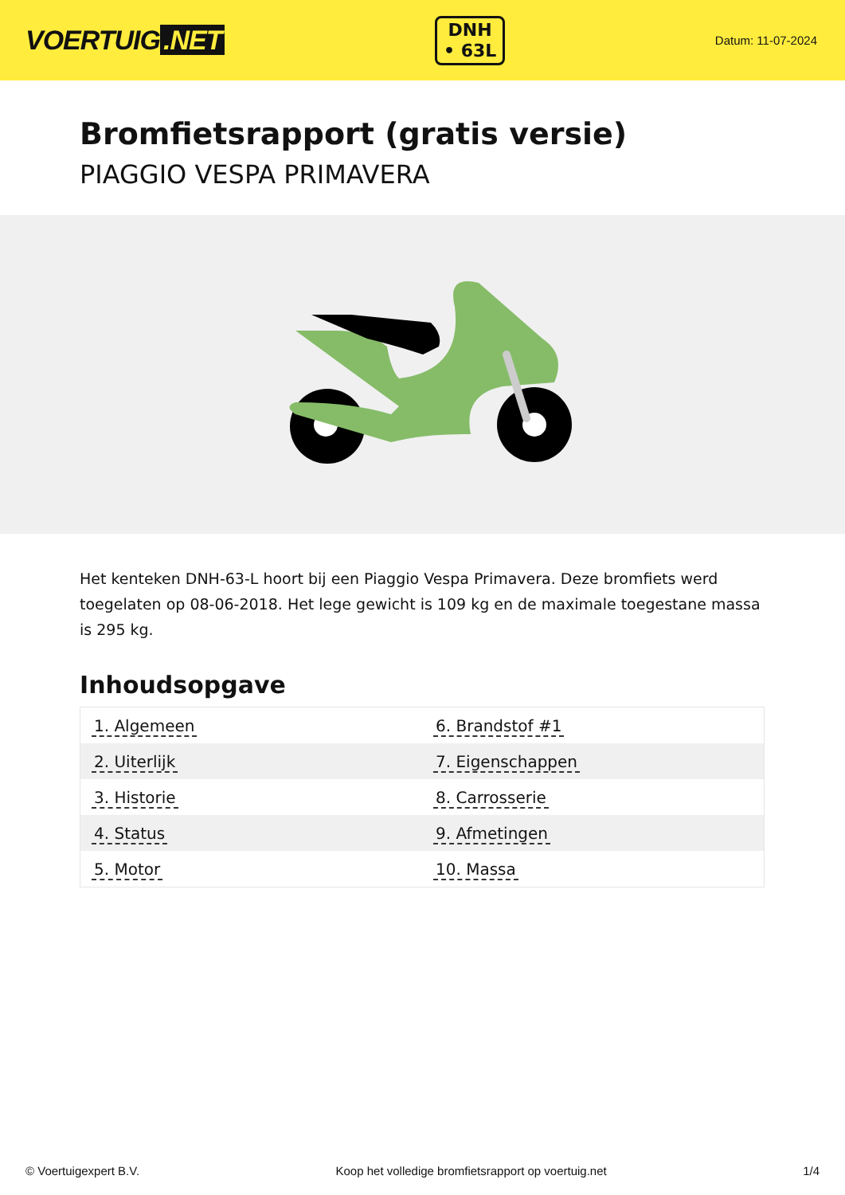VOERTUIG.NET
DNH
• 63L
Datum: 11-07-2024
Bromfietsrapport (gratis versie)
PIAGGIO VESPA PRIMAVERA
Het kenteken DNH-63-L hoort bij een Piaggio Vespa Primavera. Deze bromfiets werd toegelaten op 08-06-2018. Het lege gewicht is 109 kg en de maximale toegestane massa is 295 kg.
Inhoudsopgave
| 1. Algemeen | 6. Brandstof #1 |
| 2. Uiterlijk | 7. Eigenschappen |
| 3. Historie | 8. Carrosserie |
| 4. Status | 9. Afmetingen |
| 5. Motor | 10. Massa |
© Voertuigexpert B.V. Koop het volledige bromfietsrapport op voertuig.net 1/4